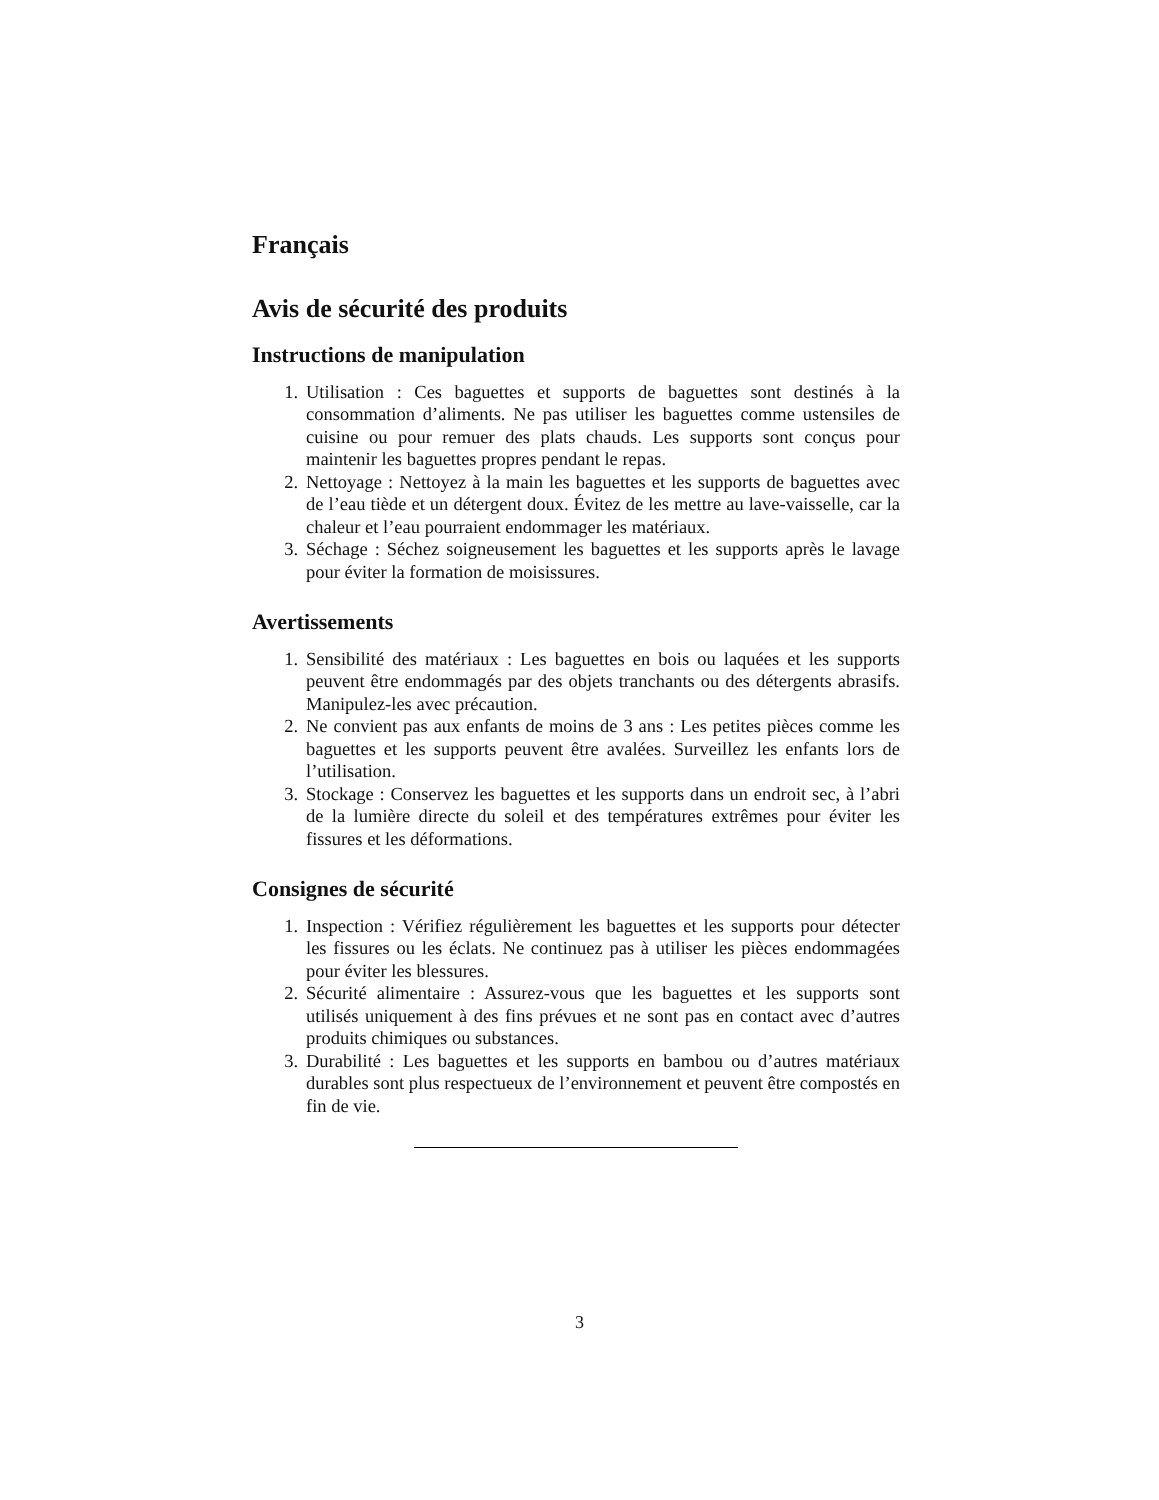Français
Avis de sécurité des produits
Instructions de manipulation
1. Utilisation : Ces baguettes et supports de baguettes sont destinés à la consommation d’aliments. Ne pas utiliser les baguettes comme ustensiles de cuisine ou pour remuer des plats chauds. Les supports sont conçus pour maintenir les baguettes propres pendant le repas.
2. Nettoyage : Nettoyez à la main les baguettes et les supports de baguettes avec de l’eau tiède et un détergent doux. Évitez de les mettre au lave-vaisselle, car la chaleur et l’eau pourraient endommager les matériaux.
3. Séchage : Séchez soigneusement les baguettes et les supports après le lavage pour éviter la formation de moisissures.
Avertissements
1. Sensibilité des matériaux : Les baguettes en bois ou laquées et les supports peuvent être endommagés par des objets tranchants ou des détergents abrasifs. Manipulez-les avec précaution.
2. Ne convient pas aux enfants de moins de 3 ans : Les petites pièces comme les baguettes et les supports peuvent être avalées. Surveillez les enfants lors de l’utilisation.
3. Stockage : Conservez les baguettes et les supports dans un endroit sec, à l’abri de la lumière directe du soleil et des températures extrêmes pour éviter les fissures et les déformations.
Consignes de sécurité
1. Inspection : Vérifiez régulièrement les baguettes et les supports pour détecter les fissures ou les éclats. Ne continuez pas à utiliser les pièces endommagées pour éviter les blessures.
2. Sécurité alimentaire : Assurez-vous que les baguettes et les supports sont utilisés uniquement à des fins prévues et ne sont pas en contact avec d’autres produits chimiques ou substances.
3. Durabilité : Les baguettes et les supports en bambou ou d’autres matériaux durables sont plus respectueux de l’environnement et peuvent être compostés en fin de vie.
3